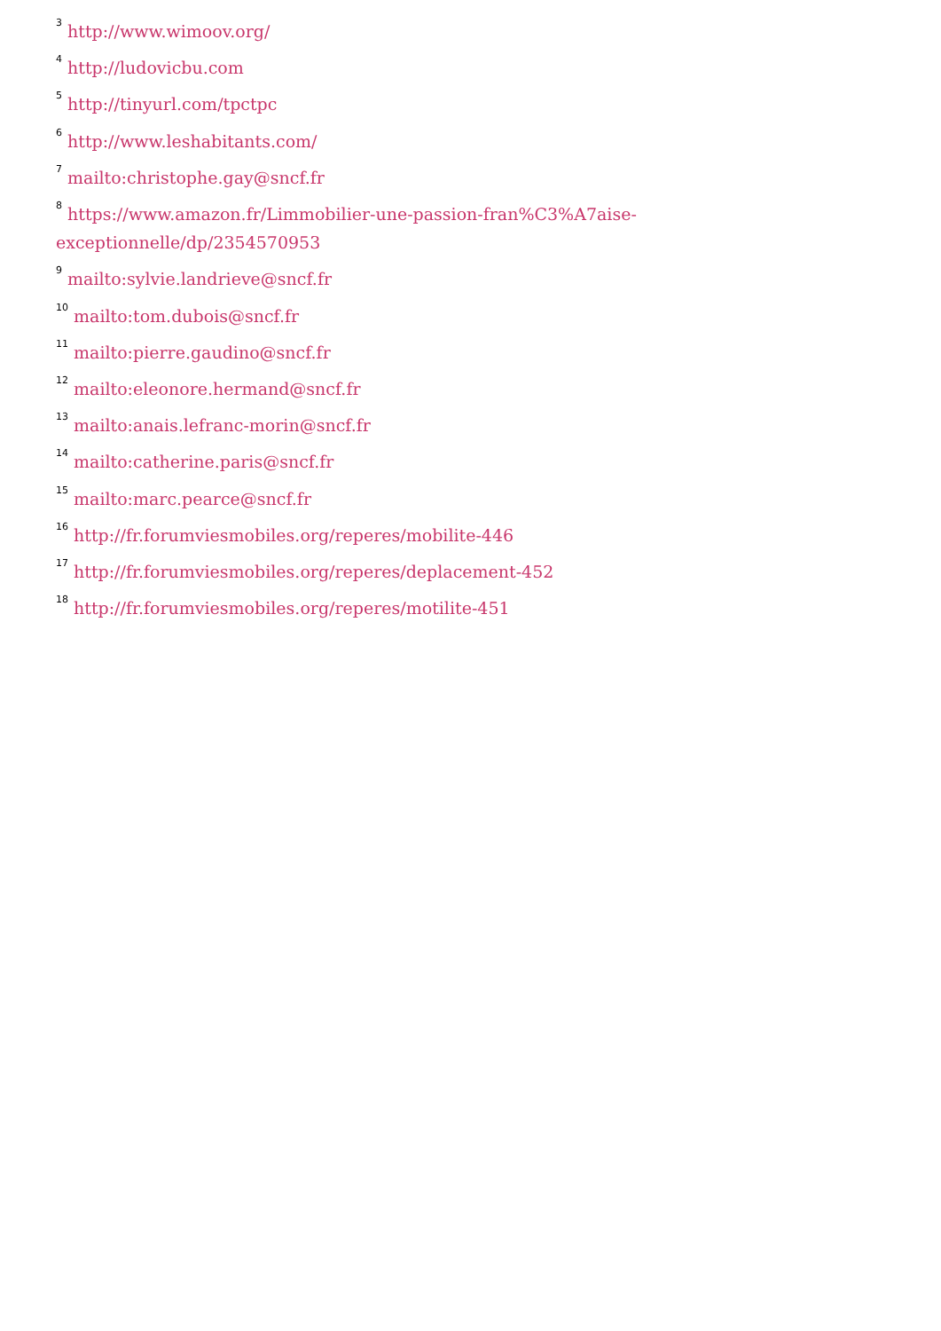<sup>3</sup> http://www.wimoov.org/
<sup>4</sup> http://ludovicbu.com
<sup>5</sup> http://tinyurl.com/tpctpc
<sup>6</sup> http://www.leshabitants.com/
<sup>7</sup> mailto:christophe.gay@sncf.fr
<sup>8</sup> https://www.amazon.fr/Limmobilier-une-passion-fran%C3%A7aise-
exceptionnelle/dp/2354570953
<sup>9</sup> mailto:sylvie.landrieve@sncf.fr
<sup>10</sup> mailto:tom.dubois@sncf.fr
<sup>11</sup> mailto:pierre.gaudino@sncf.fr
<sup>12</sup> mailto:eleonore.hermand@sncf.fr
<sup>13</sup> mailto:anais.lefranc-morin@sncf.fr
<sup>14</sup> mailto:catherine.paris@sncf.fr
<sup>15</sup> mailto:marc.pearce@sncf.fr
<sup>16</sup> http://fr.forumviesmobiles.org/reperes/mobilite-446
<sup>17</sup> http://fr.forumviesmobiles.org/reperes/deplacement-452
<sup>18</sup> http://fr.forumviesmobiles.org/reperes/motilite-451